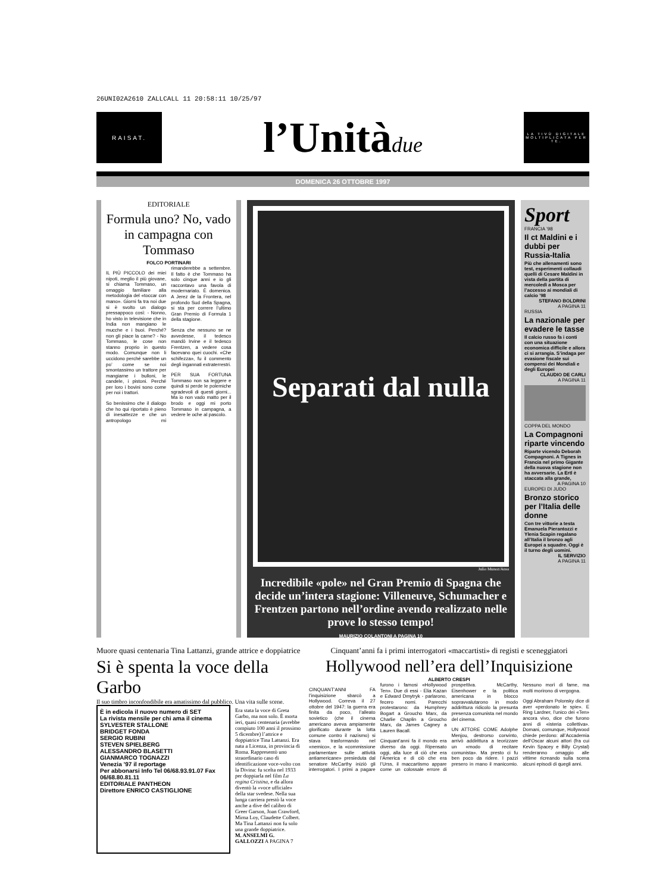26UNI02A2610 ZALLCALL 11 20:58:11 10/25/97
RAISAT.
l’Unitàdue
LA TIVÙ DIGITALE MOLTIPLICATA PER TE.
DOMENICA 26 OTTOBRE 1997
EDITORIALE
Formula uno? No, vado in campagna con Tommaso
FOLCO PORTINARI
IL PIÙ PICCOLO dei miei nipoti, meglio il più giovane, si chiama Tommaso, un omaggio familiare alla metodologia del «toccar con mano». Giorni fa tra noi due si è svolto un dialogo pressappoco così: - Nonno, ho visto in televisione che in India non mangiano le mucche e i buoi. Perché? non gli piace la carne? - No Tommaso, le cose non stanno proprio in questo modo. Comunque non li uccidono perché sarebbe un po’ come se noi smontassimo un trattore per mangiarne i bulloni, le candele, i pistoni. Perché per loro i bovini sono come per noi i trattori.
So benissimo che il dialogo che ho qui riportato è pieno di inesattezze e che un antropologo mi rimanderebbe a settembre. Il fatto è che Tommaso ha solo cinque anni e io gli raccontavo una favola di modernariato. È domenica. A Jerez de la Frontera, nel profondo Sud della Spagna, si sta per correre l’ultimo Gran Premio di Formula 1 della stagione.
Senza che nessuno se ne avvedesse, il tedesco mandò Irvine e il tedesco Frentzen, a vedere cosa facevano quei cuochi. «Che schifezza», fu il commento degli ingannati extraterrestri.
PER SUA FORTUNA Tommaso non sa leggere e quindi si perde le polemiche sgradevoli di questi giorni... Ma io non vado matto per il brodo e oggi mi porto Tommaso in campagna, a vedere le oche al pascolo.
Separati dal nulla
Julio Munoz/Ansa
Incredibile «pole» nel Gran Premio di Spagna che decide un’intera stagione: Villeneuve, Schumacher e Frentzen partono nell’ordine avendo realizzato nelle prove lo stesso tempo!
MAURIZIO COLANTONI A PAGINA 10
Sport
FRANCIA ’98
Il ct Maldini e i dubbi per Russia-Italia
Più che allenamenti sono test, esperimenti collaudi quelli di Cesare Maldini in vista della partita di mercoledì a Mosca per l’accesso ai mondiali di calcio ’98
STEFANO BOLDRINI
A PAGINA 11
RUSSIA
La nazionale per evadere le tasse
Il calcio russo fa i conti con una situazione economica difficile e allora ci si arrangia. S’indaga per evasione fiscale sui compensi dei Mondiali e degli Europei
CLAUDIO DE CARLI
A PAGINA 11
COPPA DEL MONDO
La Compagnoni riparte vincendo
Riparte vicendo Deborah Compagnoni. A Tignes in Francia nel primo Gigante della nuova stagione non ha avversarie. La Ertl è staccata alla grande,
A PAGINA 10
EUROPEI DI JUDO
Bronzo storico per l’Italia delle donne
Con tre vittorie a testa Emanuela Pierantozzi e Ylenia Scapin regalano all’Italia il bronzo agli Europei a squadre. Oggi è il turno degli uomini.
IL SERVIZIO
A PAGINA 11
Muore quasi centenaria Tina Lattanzi, grande attrice e doppiatrice
Si è spenta la voce della Garbo
Il suo timbro inconfondibile era amatissimo dal pubblico. Una vita sulle scene.
È in edicola il nuovo numero di SET
La rivista mensile per chi ama il cinema
SYLVESTER STALLONE
BRIDGET FONDA
SERGIO RUBINI
STEVEN SPIELBERG
ALESSANDRO BLASETTI
GIANMARCO TOGNAZZI
Venezia ’97 il reportage
Per abbonarsi Info Tel 06/68.93.91.07 Fax 06/68.80.81.11
EDITORIALE PANTHEON
Direttore ENRICO CASTIGLIONE
Era stata la voce di Greta Garbo, ma non solo. È morta ieri, quasi centenaria (avrebbe compiuto 100 anni il prossimo 5 dicembre) l’attrice e doppiatrice Tina Lattanzi. Era nata a Licenza, in provincia di Roma. Rappresentò uno straordinario caso di identificazione voce-volto con la Divina: fu scelta nel 1933 per doppiarla nel film La regina Cristina, e da allora diventò la «voce ufficiale» della star svedese. Nella sua lunga carriera prestò la voce anche a dive del calibro di Greer Garson, Joan Crawford, Mirna Loy, Claudette Colbert. Ma Tina Lattanzi non fu solo una grande doppiatrice.
M. ANSELMI G. GALLOZZI A PAGINA 7
Cinquant’anni fa i primi interrogatori «maccartisti» di registi e sceneggiatori
Hollywood nell’era dell’Inquisizione
ALBERTO CRESPI
CINQUANT’ANNI FA l’inquisizione sbarcò a Hollywood. Correva il 27 ottobre del 1947: la guerra era finita da poco, l’alleato sovietico (che il cinema americano aveva ampiamente glorificato durante la lotta comune contro il nazismo) si stava trasformando nel «nemico», e la «commissione parlamentare sulle attività antiamericane» presieduta dal senatore McCarthy iniziò gli interrogatori. I primi a pagare furono i famosi «Hollywood Ten». Due di essi - Elia Kazan e Edward Dmytryk - parlarono, fecero nomi. Parecchi protestarono: da Humphrey Bogart a Groucho Marx, da Charlie Chaplin a Groucho Marx, da James Cagney a Lauren Bacall.
Cinquant’anni fa il mondo era diverso da oggi. Ripensato oggi, alla luce di ciò che era l’America e di ciò che era l’Urss, il maccartismo appare come un colossale errore di prospettiva. McCarthy, Eisenhower e la politica americana in blocco sopravvalutarono in modo addirittura ridicolo la presunta presenza comunista nel mondo del cinema.
UN ATTORE COME Adolphe Menjou, destrorso convinto, arrivò addirittura a teorizzare un «modo di recitare comunista». Ma presto ci fu ben poco da ridere. I pazzi presero in mano il manicomio. Nessuno morì di fame, ma molti morirono di vergogna.
Oggi Abraham Polonsky dice di aver «perdonato le spie». E Ring Lardner, l’unico dei «Ten» ancora vivo, dice che furono anni di «isteria collettiva». Domani, comunque, Hollywood chiede perdono: all’Accademia dell’Oscar alcuni attori (fra cui Kevin Spacey e Billy Crystal) renderanno omaggio alle vittime ricreando sulla scena alcuni episodi di quegli anni.